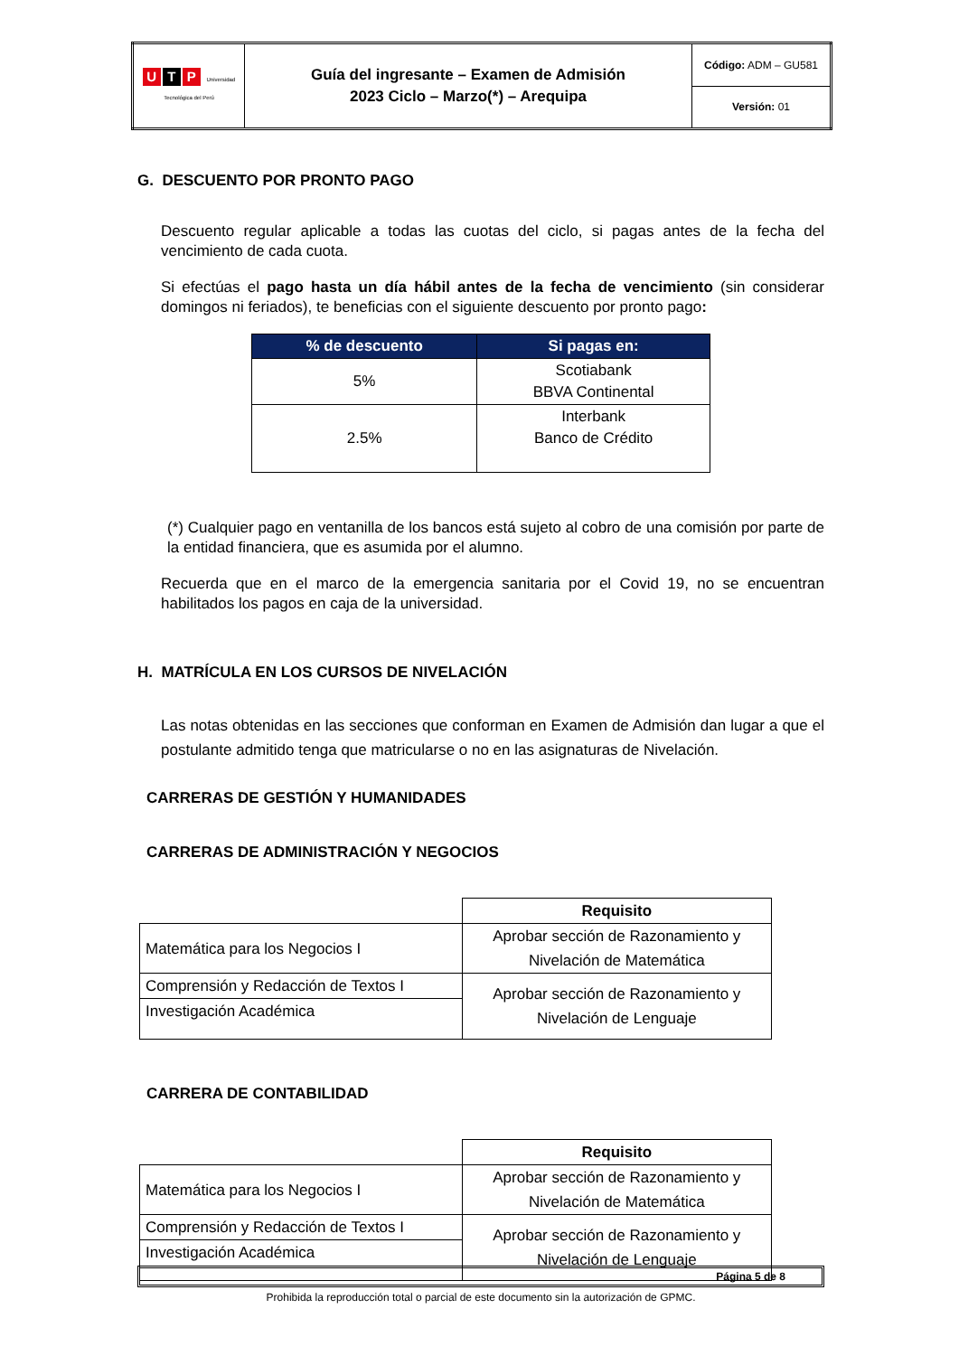| U T P Universidad Tecnológica del Perú | Guía del ingresante – Examen de Admisión 2023 Ciclo – Marzo(*) – Arequipa | Código: ADM – GU581 |
| | | Versión: 01 |
G. DESCUENTO POR PRONTO PAGO
Descuento regular aplicable a todas las cuotas del ciclo, si pagas antes de la fecha del vencimiento de cada cuota.
Si efectúas el pago hasta un día hábil antes de la fecha de vencimiento (sin considerar domingos ni feriados), te beneficias con el siguiente descuento por pronto pago:
| % de descuento | Si pagas en: |
| --- | --- |
| 5% | Scotiabank BBVA Continental |
| 2.5% | Interbank Banco de Crédito |
(*) Cualquier pago en ventanilla de los bancos está sujeto al cobro de una comisión por parte de la entidad financiera, que es asumida por el alumno.
Recuerda que en el marco de la emergencia sanitaria por el Covid 19, no se encuentran habilitados los pagos en caja de la universidad.
H. MATRÍCULA EN LOS CURSOS DE NIVELACIÓN
Las notas obtenidas en las secciones que conforman en Examen de Admisión dan lugar a que el postulante admitido tenga que matricularse o no en las asignaturas de Nivelación.
CARRERAS DE GESTIÓN Y HUMANIDADES
CARRERAS DE ADMINISTRACIÓN Y NEGOCIOS
| | Requisito |
| Matemática para los Negocios I | Aprobar sección de Razonamiento y Nivelación de Matemática |
| Comprensión y Redacción de Textos I | Aprobar sección de Razonamiento y Nivelación de Lenguaje |
| Investigación Académica | |
CARRERA DE CONTABILIDAD
| | Requisito |
| Matemática para los Negocios I | Aprobar sección de Razonamiento y Nivelación de Matemática |
| Comprensión y Redacción de Textos I | Aprobar sección de Razonamiento y Nivelación de Lenguaje |
| Investigación Académica | |
Página 5 de 8
Prohibida la reproducción total o parcial de este documento sin la autorización de GPMC.